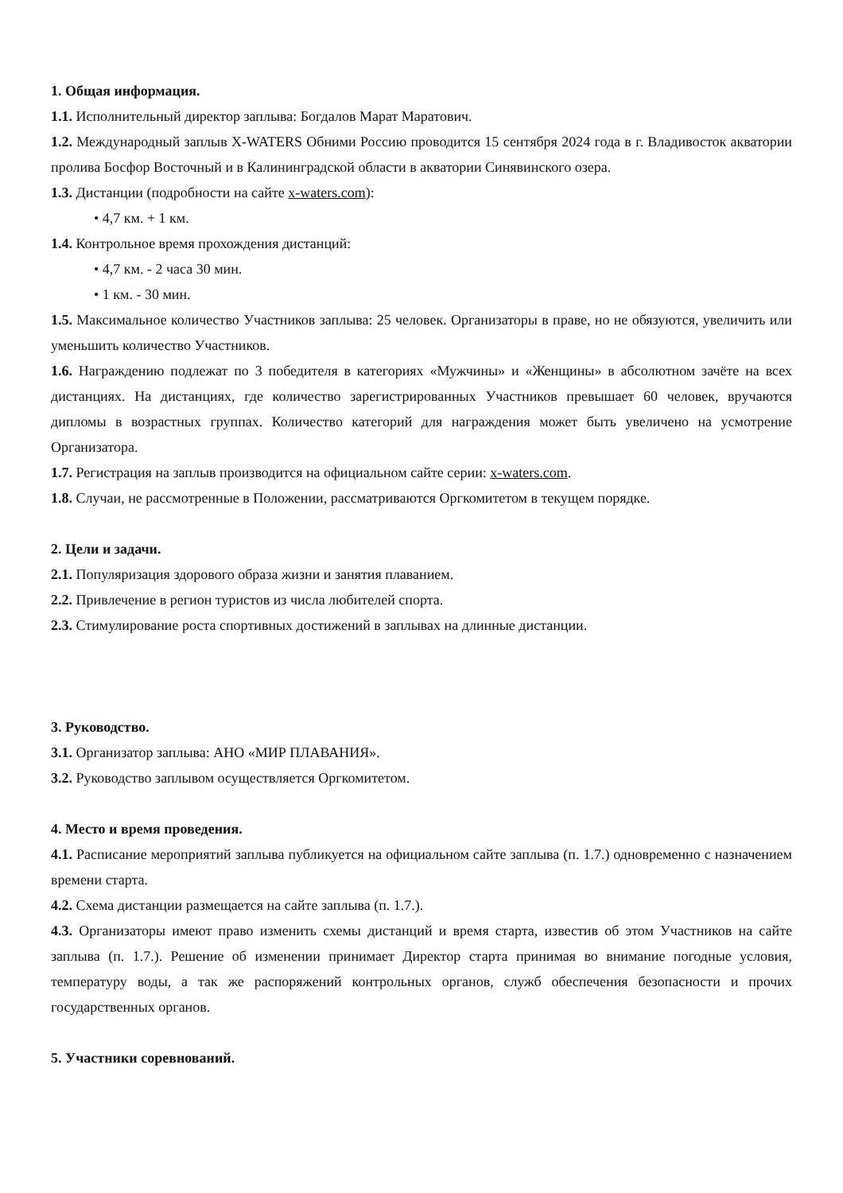1. Общая информация.
1.1. Исполнительный директор заплыва: Богдалов Марат Маратович.
1.2. Международный заплыв X-WATERS Обними Россию проводится 15 сентября 2024 года в г. Владивосток акватории пролива Босфор Восточный и в Калининградской области в акватории Синявинского озера.
1.3. Дистанции (подробности на сайте x-waters.com):
• 4,7 км. + 1 км.
1.4. Контрольное время прохождения дистанций:
• 4,7 км. - 2 часа 30 мин.
• 1 км. - 30 мин.
1.5. Максимальное количество Участников заплыва: 25 человек. Организаторы в праве, но не обязуются, увеличить или уменьшить количество Участников.
1.6. Награждению подлежат по 3 победителя в категориях «Мужчины» и «Женщины» в абсолютном зачёте на всех дистанциях. На дистанциях, где количество зарегистрированных Участников превышает 60 человек, вручаются дипломы в возрастных группах. Количество категорий для награждения может быть увеличено на усмотрение Организатора.
1.7. Регистрация на заплыв производится на официальном сайте серии: x-waters.com.
1.8. Случаи, не рассмотренные в Положении, рассматриваются Оргкомитетом в текущем порядке.
2. Цели и задачи.
2.1. Популяризация здорового образа жизни и занятия плаванием.
2.2. Привлечение в регион туристов из числа любителей спорта.
2.3. Стимулирование роста спортивных достижений в заплывах на длинные дистанции.
3. Руководство.
3.1. Организатор заплыва: АНО «МИР ПЛАВАНИЯ».
3.2. Руководство заплывом осуществляется Оргкомитетом.
4. Место и время проведения.
4.1. Расписание мероприятий заплыва публикуется на официальном сайте заплыва (п. 1.7.) одновременно с назначением времени старта.
4.2. Схема дистанции размещается на сайте заплыва (п. 1.7.).
4.3. Организаторы имеют право изменить схемы дистанций и время старта, известив об этом Участников на сайте заплыва (п. 1.7.). Решение об изменении принимает Директор старта принимая во внимание погодные условия, температуру воды, а так же распоряжений контрольных органов, служб обеспечения безопасности и прочих государственных органов.
5. Участники соревнований.